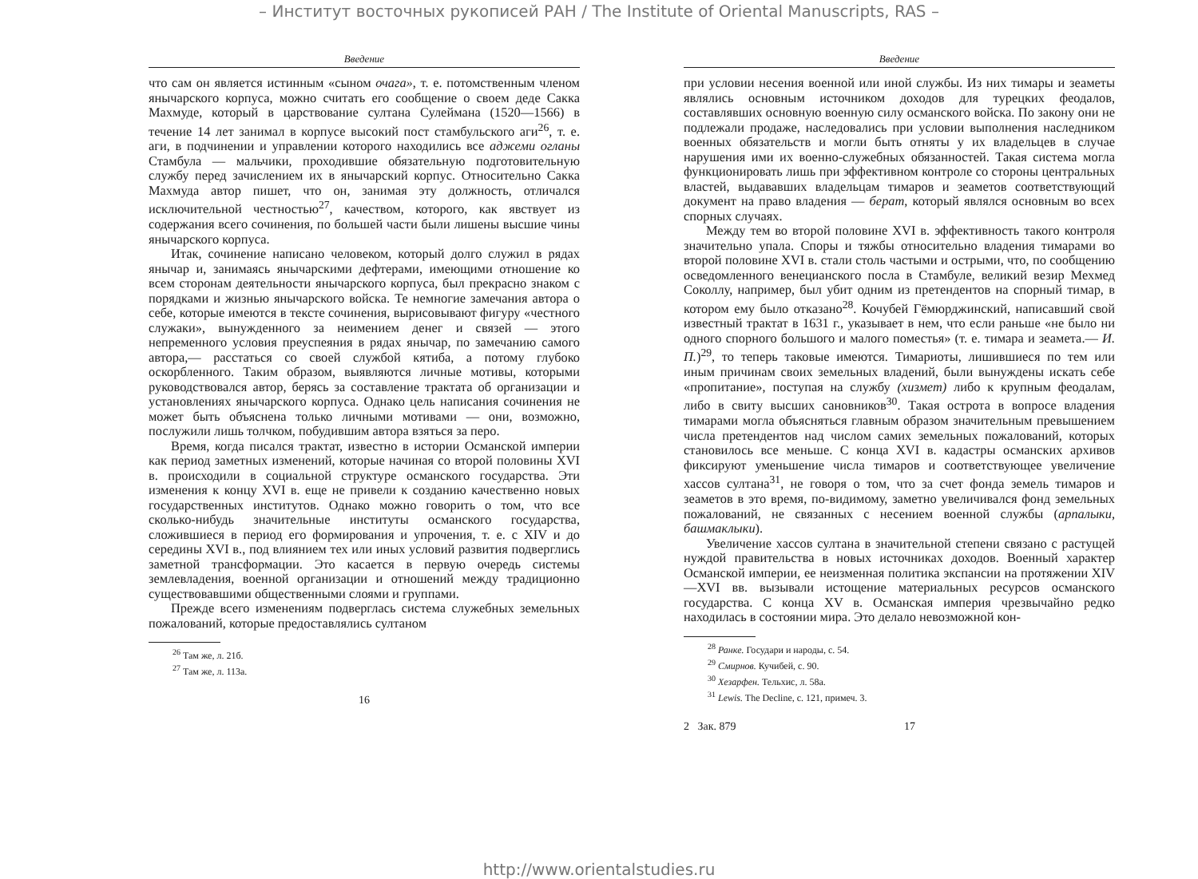– Институт восточных рукописей РАН / The Institute of Oriental Manuscripts, RAS –
Введение
что сам он является истинным «сыном очага», т. е. потомственным членом янычарского корпуса, можно считать его сообщение о своем деде Сакка Махмуде, который в царствование султана Сулеймана (1520—1566) в течение 14 лет занимал в корпусе высокий пост стамбульского аги<sup>26</sup>, т. е. аги, в подчинении и управлении которого находились все аджеми огланы Стамбула — мальчики, проходившие обязательную подготовительную службу перед зачислением их в янычарский корпус. Относительно Сакка Махмуда автор пишет, что он, занимая эту должность, отличался исключительной честностью<sup>27</sup>, качеством, которого, как явствует из содержания всего сочинения, по большей части были лишены высшие чины янычарского корпуса.
Итак, сочинение написано человеком, который долго служил в рядах янычар и, занимаясь янычарскими дефтерами, имеющими отношение ко всем сторонам деятельности янычарского корпуса, был прекрасно знаком с порядками и жизнью янычарского войска. Те немногие замечания автора о себе, которые имеются в тексте сочинения, вырисовывают фигуру «честного служаки», вынужденного за неимением денег и связей — этого непременного условия преуспеяния в рядах янычар, по замечанию самого автора,— расстаться со своей службой кятиба, а потому глубоко оскорбленного. Таким образом, выявляются личные мотивы, которыми руководствовался автор, берясь за составление трактата об организации и установлениях янычарского корпуса. Однако цель написания сочинения не может быть объяснена только личными мотивами — они, возможно, послужили лишь толчком, побудившим автора взяться за перо.
Время, когда писался трактат, известно в истории Османской империи как период заметных изменений, которые начиная со второй половины XVI в. происходили в социальной структуре османского государства. Эти изменения к концу XVI в. еще не привели к созданию качественно новых государственных институтов. Однако можно говорить о том, что все сколько-нибудь значительные институты османского государства, сложившиеся в период его формирования и упрочения, т. е. с XIV и до середины XVI в., под влиянием тех или иных условий развития подверглись заметной трансформации. Это касается в первую очередь системы землевладения, военной организации и отношений между традиционно существовавшими общественными слоями и группами.
Прежде всего изменениям подверглась система служебных земельных пожалований, которые предоставлялись султаном
<sup>26</sup> Там же, л. 21б.
<sup>27</sup> Там же, л. 113а.
16
Введение
при условии несения военной или иной службы. Из них тимары и зеаметы являлись основным источником доходов для турецких феодалов, составлявших основную военную силу османского войска. По закону они не подлежали продаже, наследовались при условии выполнения наследником военных обязательств и могли быть отняты у их владельцев в случае нарушения ими их военно-служебных обязанностей. Такая система могла функционировать лишь при эффективном контроле со стороны центральных властей, выдававших владельцам тимаров и зеаметов соответствующий документ на право владения — берат, который являлся основным во всех спорных случаях.
Между тем во второй половине XVI в. эффективность такого контроля значительно упала. Споры и тяжбы относительно владения тимарами во второй половине XVI в. стали столь частыми и острыми, что, по сообщению осведомленного венецианского посла в Стамбуле, великий везир Мехмед Соколлу, например, был убит одним из претендентов на спорный тимар, в котором ему было отказано<sup>28</sup>. Кочубей Гёмюрджинский, написавший свой известный трактат в 1631 г., указывает в нем, что если раньше «не было ни одного спорного большого и малого поместья» (т. е. тимара и зеамета.— И. П.)<sup>29</sup>, то теперь таковые имеются. Тимариоты, лишившиеся по тем или иным причинам своих земельных владений, были вынуждены искать себе «пропитание», поступая на службу (хизмет) либо к крупным феодалам, либо в свиту высших сановников<sup>30</sup>. Такая острота в вопросе владения тимарами могла объясняться главным образом значительным превышением числа претендентов над числом самих земельных пожалований, которых становилось все меньше. С конца XVI в. кадастры османских архивов фиксируют уменьшение числа тимаров и соответствующее увеличение хассов султана<sup>31</sup>, не говоря о том, что за счет фонда земель тимаров и зеаметов в это время, по-видимому, заметно увеличивался фонд земельных пожалований, не связанных с несением военной службы (арпалыки, башмаклыки).
Увеличение хассов султана в значительной степени связано с растущей нуждой правительства в новых источниках доходов. Военный характер Османской империи, ее неизменная политика экспансии на протяжении XIV—XVI вв. вызывали истощение материальных ресурсов османского государства. С конца XV в. Османская империя чрезвычайно редко находилась в состоянии мира. Это делало невозможной кон-
<sup>28</sup> Ранке. Государи и народы, с. 54.
<sup>29</sup> Смирнов. Кучибей, с. 90.
<sup>30</sup> Хезарфен. Тельхис, л. 58а.
<sup>31</sup> Lewis. The Decline, с. 121, примеч. 3.
2 Зак. 879 17
http://www.orientalstudies.ru